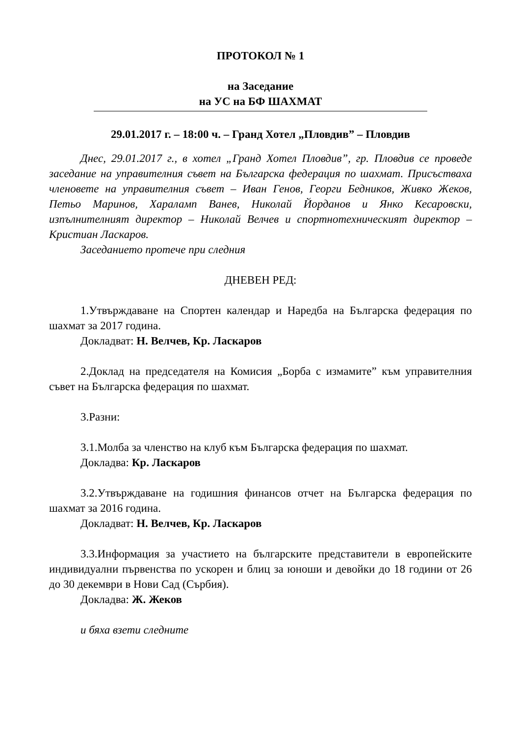ПРОТОКОЛ № 1
на Заседание
на УС на БФ ШАХМАТ
29.01.2017 г. – 18:00 ч. – Гранд Хотел „Пловдив” – Пловдив
Днес, 29.01.2017 г., в хотел „Гранд Хотел Пловдив”, гр. Пловдив се проведе заседание на управителния съвет на Българска федерация по шахмат. Присъстваха членовете на управителния съвет – Иван Генов, Георги Бедников, Живко Жеков, Петьо Маринов, Хараламп Ванев, Николай Йорданов и Янко Кесаровски, изпълнителният директор – Николай Велчев и спортнотехническият директор – Кристиан Ласкаров.
Заседанието протече при следния
ДНЕВЕН РЕД:
1.Утвърждаване на Спортен календар и Наредба на Българска федерация по шахмат за 2017 година.
Докладват: Н. Велчев, Кр. Ласкаров
2.Доклад на председателя на Комисия „Борба с измамите” към управителния съвет на Българска федерация по шахмат.
3.Разни:
3.1.Молба за членство на клуб към Българска федерация по шахмат.
Докладва: Кр. Ласкаров
3.2.Утвърждаване на годишния финансов отчет на Българска федерация по шахмат за 2016 година.
Докладват: Н. Велчев, Кр. Ласкаров
3.3.Информация за участието на българските представители в европейските индивидуални първенства по ускорен и блиц за юноши и девойки до 18 години от 26 до 30 декември в Нови Сад (Сърбия).
Докладва: Ж. Жеков
и бяха взети следните